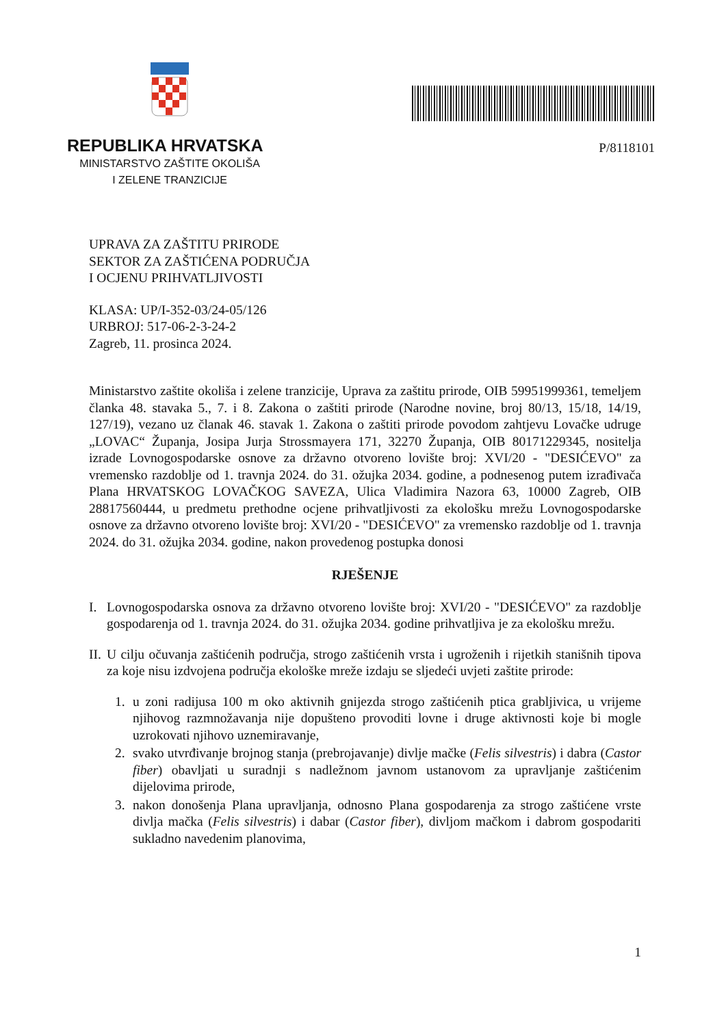REPUBLIKA HRVATSKA
MINISTARSTVO ZAŠTITE OKOLIŠA
I ZELENE TRANZICIJE
P/8118101
UPRAVA ZA ZAŠTITU PRIRODE
SEKTOR ZA ZAŠTIĆENA PODRUČJA
I OCJENU PRIHVATLJIVOSTI
KLASA: UP/I-352-03/24-05/126
URBROJ: 517-06-2-3-24-2
Zagreb, 11. prosinca 2024.
Ministarstvo zaštite okoliša i zelene tranzicije, Uprava za zaštitu prirode, OIB 59951999361, temeljem članka 48. stavaka 5., 7. i 8. Zakona o zaštiti prirode (Narodne novine, broj 80/13, 15/18, 14/19, 127/19), vezano uz članak 46. stavak 1. Zakona o zaštiti prirode povodom zahtjevu Lovačke udruge „LOVAC“ Županja, Josipa Jurja Strossmayera 171, 32270 Županja, OIB 80171229345, nositelja izrade Lovnogospodarske osnove za državno otvoreno lovište broj: XVI/20 - "DESIĆEVO" za vremensko razdoblje od 1. travnja 2024. do 31. ožujka 2034. godine, a podnesenog putem izrađivača Plana HRVATSKOG LOVAČKOG SAVEZA, Ulica Vladimira Nazora 63, 10000 Zagreb, OIB 28817560444, u predmetu prethodne ocjene prihvatljivosti za ekološku mrežu Lovnogospodarske osnove za državno otvoreno lovište broj: XVI/20 - "DESIĆEVO" za vremensko razdoblje od 1. travnja 2024. do 31. ožujka 2034. godine, nakon provedenog postupka donosi
RJEŠENJE
I. Lovnogospodarska osnova za državno otvoreno lovište broj: XVI/20 - "DESIĆEVO" za razdoblje gospodarenja od 1. travnja 2024. do 31. ožujka 2034. godine prihvatljiva je za ekološku mrežu.
II. U cilju očuvanja zaštićenih područja, strogo zaštićenih vrsta i ugroženih i rijetkih stanišnih tipova za koje nisu izdvojena područja ekološke mreže izdaju se sljedeći uvjeti zaštite prirode:
1. u zoni radijusa 100 m oko aktivnih gnijezda strogo zaštićenih ptica grabljivica, u vrijeme njihovog razmnožavanja nije dopušteno provoditi lovne i druge aktivnosti koje bi mogle uzrokovati njihovo uznemiravanje,
2. svako utvrđivanje brojnog stanja (prebrojavanje) divlje mačke (Felis silvestris) i dabra (Castor fiber) obavljati u suradnji s nadležnom javnom ustanovom za upravljanje zaštićenim dijelovima prirode,
3. nakon donošenja Plana upravljanja, odnosno Plana gospodarenja za strogo zaštićene vrste divlja mačka (Felis silvestris) i dabar (Castor fiber), divljom mačkom i dabrom gospodariti sukladno navedenim planovima,
1